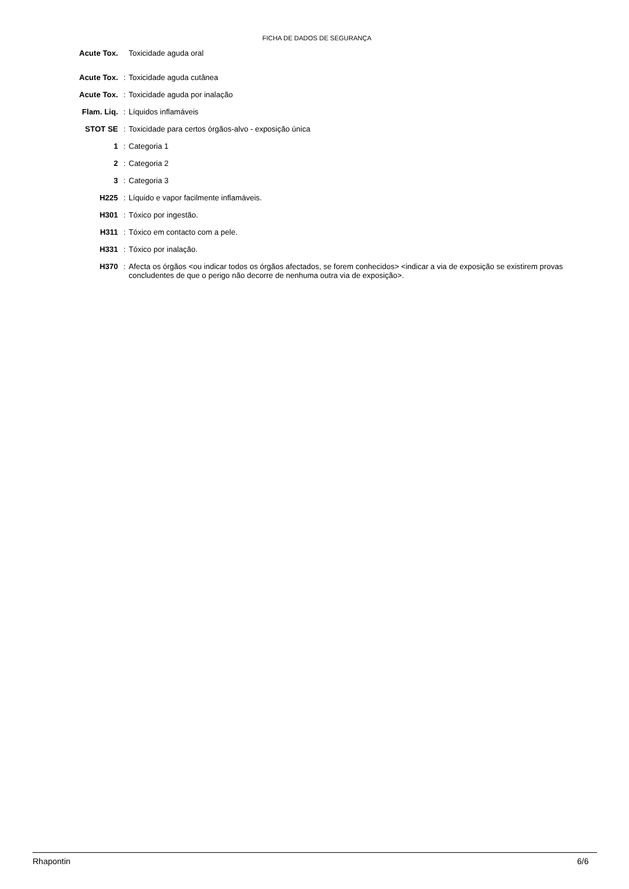FICHA DE DADOS DE SEGURANÇA
| Acute Tox. | | Toxicidade aguda oral |
| Acute Tox. | : | Toxicidade aguda cutânea |
| Acute Tox. | : | Toxicidade aguda por inalação |
| Flam. Liq. | : | Líquidos inflamáveis |
| STOT SE | : | Toxicidade para certos órgãos-alvo - exposição única |
| 1 | : | Categoria 1 |
| 2 | : | Categoria 2 |
| 3 | : | Categoria 3 |
| H225 | : | Líquido e vapor facilmente inflamáveis. |
| H301 | : | Tóxico por ingestão. |
| H311 | : | Tóxico em contacto com a pele. |
| H331 | : | Tóxico por inalação. |
| H370 | : | Afecta os órgãos <ou indicar todos os órgãos afectados, se forem conhecidos> <indicar a via de exposição se existirem provas concludentes de que o perigo não decorre de nenhuma outra via de exposição>. |
Rhapontin 6/6